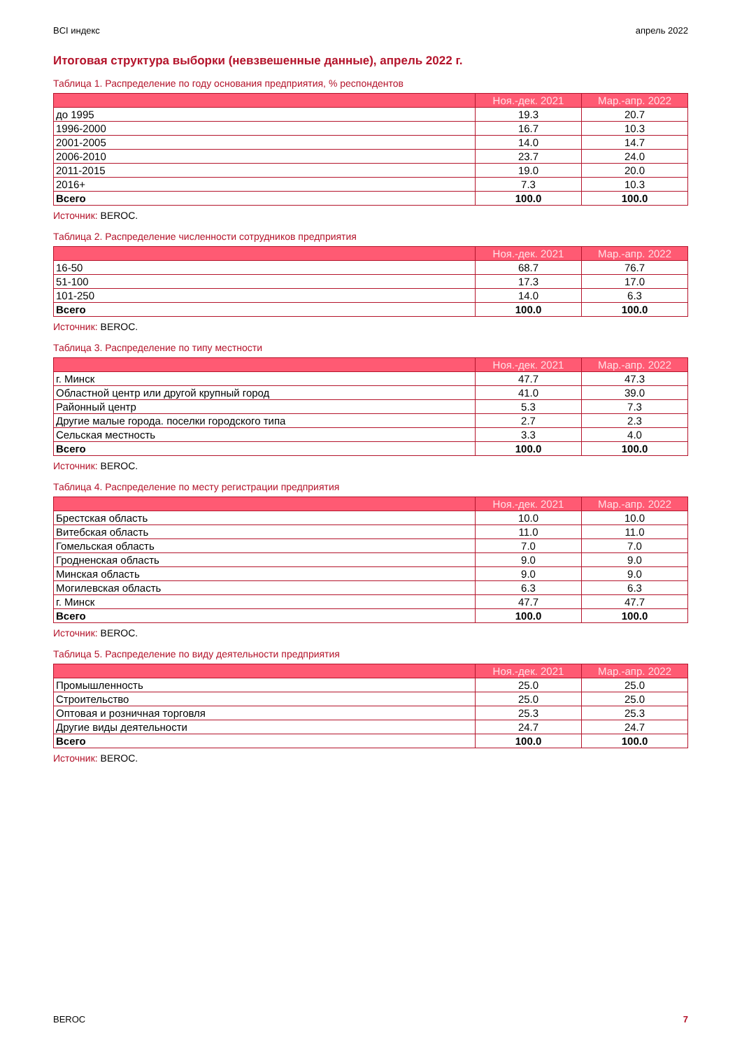BCI индекс апрель 2022
Итоговая структура выборки (невзвешенные данные), апрель 2022 г.
Таблица 1. Распределение по году основания предприятия, % респондентов
| | Ноя.-дек. 2021 | Мар.-апр. 2022 |
| --- | --- | --- |
| до 1995 | 19.3 | 20.7 |
| 1996-2000 | 16.7 | 10.3 |
| 2001-2005 | 14.0 | 14.7 |
| 2006-2010 | 23.7 | 24.0 |
| 2011-2015 | 19.0 | 20.0 |
| 2016+ | 7.3 | 10.3 |
| Всего | 100.0 | 100.0 |
Источник: BEROC.
Таблица 2. Распределение численности сотрудников предприятия
| | Ноя.-дек. 2021 | Мар.-апр. 2022 |
| --- | --- | --- |
| 16-50 | 68.7 | 76.7 |
| 51-100 | 17.3 | 17.0 |
| 101-250 | 14.0 | 6.3 |
| Всего | 100.0 | 100.0 |
Источник: BEROC.
Таблица 3. Распределение по типу местности
| | Ноя.-дек. 2021 | Мар.-апр. 2022 |
| --- | --- | --- |
| г. Минск | 47.7 | 47.3 |
| Областной центр или другой крупный город | 41.0 | 39.0 |
| Районный центр | 5.3 | 7.3 |
| Другие малые города. поселки городского типа | 2.7 | 2.3 |
| Сельская местность | 3.3 | 4.0 |
| Всего | 100.0 | 100.0 |
Источник: BEROC.
Таблица 4. Распределение по месту регистрации предприятия
| | Ноя.-дек. 2021 | Мар.-апр. 2022 |
| --- | --- | --- |
| Брестская область | 10.0 | 10.0 |
| Витебская область | 11.0 | 11.0 |
| Гомельская область | 7.0 | 7.0 |
| Гродненская область | 9.0 | 9.0 |
| Минская область | 9.0 | 9.0 |
| Могилевская область | 6.3 | 6.3 |
| г. Минск | 47.7 | 47.7 |
| Всего | 100.0 | 100.0 |
Источник: BEROC.
Таблица 5. Распределение по виду деятельности предприятия
| | Ноя.-дек. 2021 | Мар.-апр. 2022 |
| --- | --- | --- |
| Промышленность | 25.0 | 25.0 |
| Строительство | 25.0 | 25.0 |
| Оптовая и розничная торговля | 25.3 | 25.3 |
| Другие виды деятельности | 24.7 | 24.7 |
| Всего | 100.0 | 100.0 |
Источник: BEROC.
BEROC 7